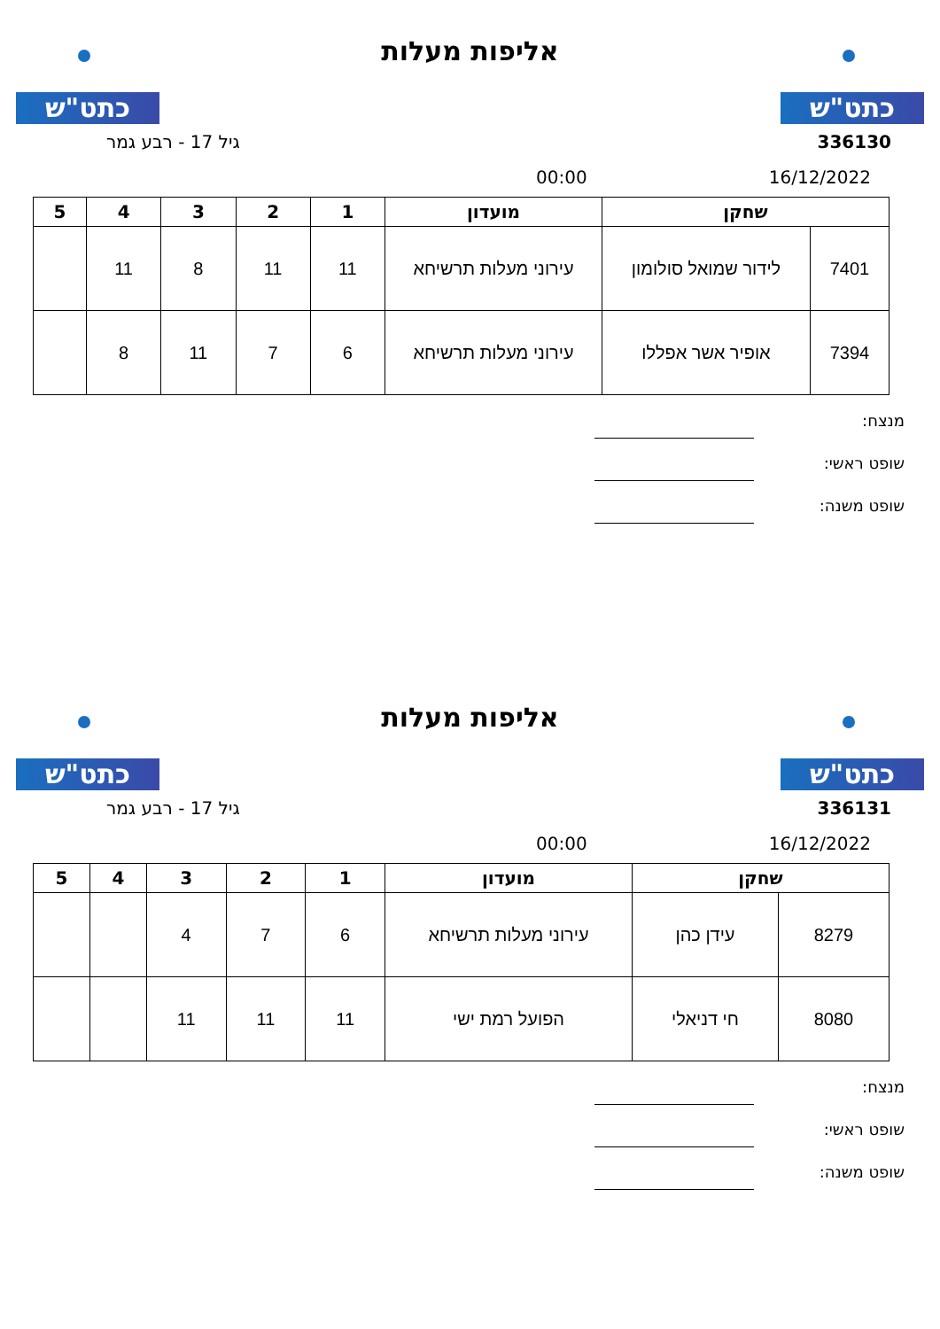כתט"ש
אליפות מעלות
כתט"ש
336130 גיל 17 - רבע גמר
16/12/2022 00:00
| שחקן | | מועדון | 1 | 2 | 3 | 4 | 5 |
| --- | --- | --- | --- | --- | --- | --- | --- |
| 7401 | לידור שמואל סולומון | עירוני מעלות תרשיחא | 11 | 11 | 8 | 11 | |
| 7394 | אופיר אשר אפללו | עירוני מעלות תרשיחא | 6 | 7 | 11 | 8 | |
מנצח:
שופט ראשי:
שופט משנה:
כתט"ש
אליפות מעלות
כתט"ש
336131 גיל 17 - רבע גמר
16/12/2022 00:00
| שחקן | | מועדון | 1 | 2 | 3 | 4 | 5 |
| --- | --- | --- | --- | --- | --- | --- | --- |
| 8279 | עידן כהן | עירוני מעלות תרשיחא | 6 | 7 | 4 | | |
| 8080 | חי דניאלי | הפועל רמת ישי | 11 | 11 | 11 | | |
מנצח:
שופט ראשי:
שופט משנה: